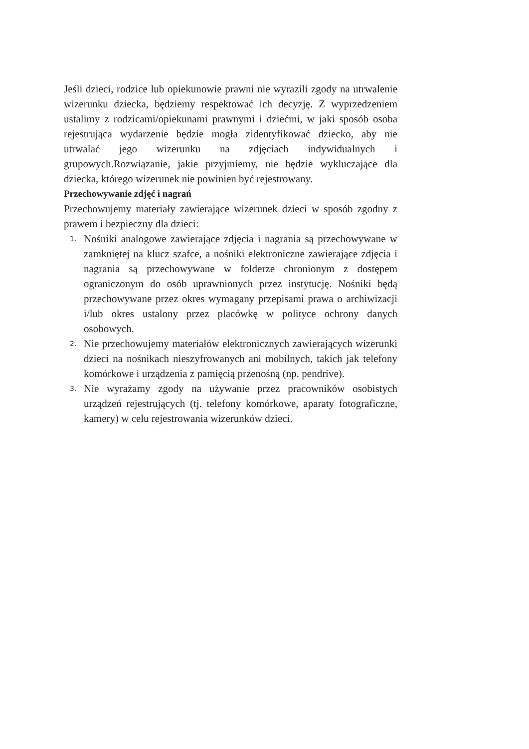Jeśli dzieci, rodzice lub opiekunowie prawni nie wyrazili zgody na utrwalenie wizerunku dziecka, będziemy respektować ich decyzję. Z wyprzedzeniem ustalimy z rodzicami/opiekunami prawnymi i dziećmi, w jaki sposób osoba rejestrująca wydarzenie będzie mogła zidentyfikować dziecko, aby nie utrwalać jego wizerunku na zdjęciach indywidualnych i grupowych.Rozwiązanie, jakie przyjmiemy, nie będzie wykluczające dla dziecka, którego wizerunek nie powinien być rejestrowany.
Przechowywanie zdjęć i nagrań
Przechowujemy materiały zawierające wizerunek dzieci w sposób zgodny z prawem i bezpieczny dla dzieci:
1. Nośniki analogowe zawierające zdjęcia i nagrania są przechowywane w zamkniętej na klucz szafce, a nośniki elektroniczne zawierające zdjęcia i nagrania są przechowywane w folderze chronionym z dostępem ograniczonym do osób uprawnionych przez instytucję. Nośniki będą przechowywane przez okres wymagany przepisami prawa o archiwizacji i/lub okres ustalony przez placówkę w polityce ochrony danych osobowych.
2. Nie przechowujemy materiałów elektronicznych zawierających wizerunki dzieci na nośnikach nieszyfrowanych ani mobilnych, takich jak telefony komórkowe i urządzenia z pamięcią przenośną (np. pendrive).
3. Nie wyrażamy zgody na używanie przez pracowników osobistych urządzeń rejestrujących (tj. telefony komórkowe, aparaty fotograficzne, kamery) w celu rejestrowania wizerunków dzieci.